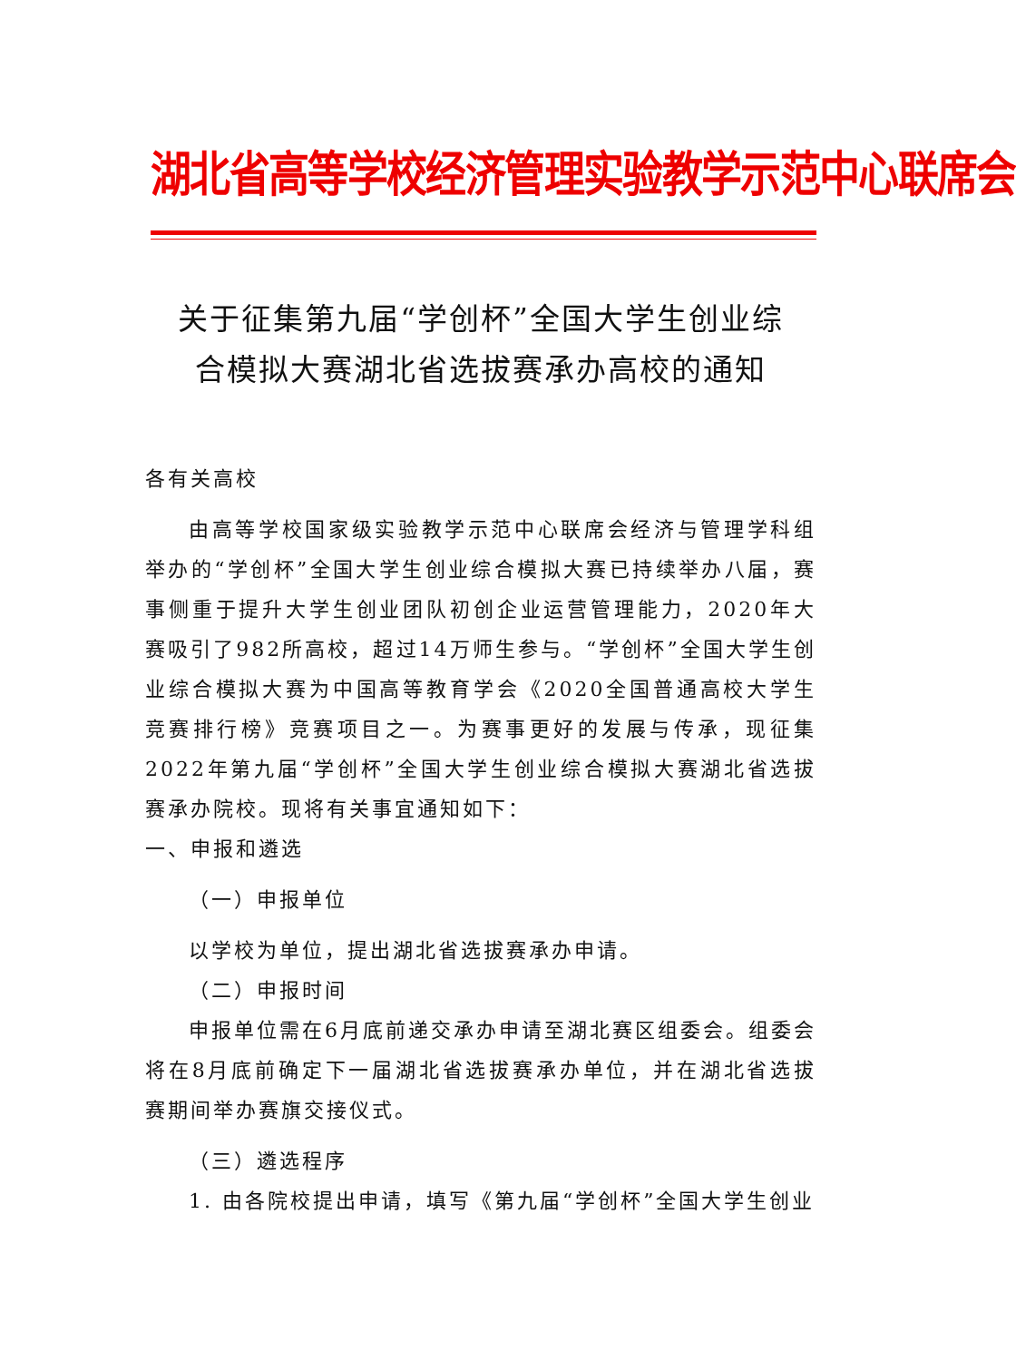湖北省高等学校经济管理实验教学示范中心联席会
关于征集第九届“学创杯”全国大学生创业综
合模拟大赛湖北省选拔赛承办高校的通知
各有关高校
由高等学校国家级实验教学示范中心联席会经济与管理学科组举办的“学创杯”全国大学生创业综合模拟大赛已持续举办八届，赛事侧重于提升大学生创业团队初创企业运营管理能力，2020年大赛吸引了982所高校，超过14万师生参与。“学创杯”全国大学生创业综合模拟大赛为中国高等教育学会《2020全国普通高校大学生竞赛排行榜》竞赛项目之一。为赛事更好的发展与传承，现征集2022年第九届“学创杯”全国大学生创业综合模拟大赛湖北省选拔赛承办院校。现将有关事宜通知如下：
一、申报和遴选
（一）申报单位
以学校为单位，提出湖北省选拔赛承办申请。
（二）申报时间
申报单位需在6月底前递交承办申请至湖北赛区组委会。组委会将在8月底前确定下一届湖北省选拔赛承办单位，并在湖北省选拔赛期间举办赛旗交接仪式。
（三）遴选程序
1. 由各院校提出申请，填写《第九届“学创杯”全国大学生创业